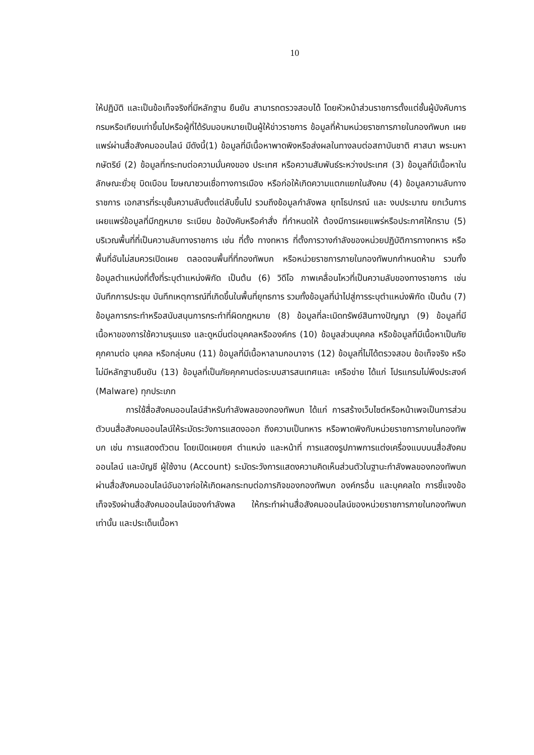10
ให้ปฏิบัติ และเป็นข้อเท็จจริงที่มีหลักฐาน ยืนยัน สามารถตรวจสอบได้ โดยหัวหน้าส่วนราชการตั้งแต่ชั้นผู้บังคับการกรมหรือเทียบเท่าขึ้นไปหรือผู้ที่ได้รับมอบหมายเป็นผู้ให้ข่าวราชการ ข้อมูลที่ห้ามหน่วยราชการภายในกองทัพบก เผยแพร่ผ่านสื่อสังคมออนไลน์ มีดังนี้(1) ข้อมูลที่มีเนื้อหาพาดพิงหรือส่งผลในทางลบต่อสถาบันชาติ ศาสนา พระมหากษัตริย์ (2) ข้อมูลที่กระทบต่อความมั่นคงของ ประเทศ หรือความสัมพันธ์ระหว่างประเทศ (3) ข้อมูลที่มีเนื้อหาในลักษณะยั่วยุ บิดเบือน โฆษณาชวนเชื่อทางการเมือง หรือก่อให้เกิดความแตกแยกในสังคม (4) ข้อมูลความลับทาง ราชการ เอกสารที่ระบุชั้นความลับตั้งแต่ลับขึ้นไป รวมถึงข้อมูลกำลังพล ยุทโธปกรณ์ และ งบประมาณ ยกเว้นการเผยแพร่ข้อมูลที่มีกฎหมาย ระเบียบ ข้อบังคับหรือคำสั่ง ที่กำหนดให้ ต้องมีการเผยแพร่หรือประกาศให้ทราบ (5) บริเวณพื้นที่ที่เป็นความลับทางราชการ เช่น ที่ตั้ง ทางทหาร ที่ตั้งการวางกำลังของหน่วยปฏิบัติการทางทหาร หรือพื้นที่อันไม่สมควรเปิดเผย ตลอดจนพื้นที่ที่กองทัพบก หรือหน่วยราชการภายในกองทัพบกกำหนดห้าม รวมทั้งข้อมูลตำแหน่งที่ตั้งที่ระบุตำแหน่งพิกัด เป็นต้น (6) วิดีโอ ภาพเคลื่อนไหวที่เป็นความลับของทางราชการ เช่น บันทึกการประชุม บันทึกเหตุการณ์ที่เกิดขึ้นในพื้นที่ยุทธการ รวมทั้งข้อมูลที่นำไปสู่การระบุตำแหน่งพิกัด เป็นต้น (7) ข้อมูลการกระทำหรือสนับสนุนการกระทำที่ผิดกฎหมาย (8) ข้อมูลที่ละเมิดทรัพย์สินทางปัญญา (9) ข้อมูลที่มีเนื้อหาของการใช้ความรุนแรง และดูหมิ่นต่อบุคคลหรือองค์กร (10) ข้อมูลส่วนบุคคล หรือข้อมูลที่มีเนื้อหาเป็นภัยคุกคามต่อ บุคคล หรือกลุ่มคน (11) ข้อมูลที่มีเนื้อหาลามกอนาจาร (12) ข้อมูลที่ไม่ได้ตรวจสอบ ข้อเท็จจริง หรือไม่มีหลักฐานยืนยัน (13) ข้อมูลที่เป็นภัยคุกคามต่อระบบสารสนเทศและ เครือข่าย ได้แก่ โปรแกรมไม่พึงประสงค์ (Malware) ทุกประเภท
การใช้สื่อสังคมออนไลน์สำหรับกำลังพลของกองทัพบก ได้แก่ การสร้างเว็บไซต์หรือหน้าเพจเป็นการส่วนตัวบนสื่อสังคมออนไลน์ให้ระมัดระวังการแสดงออก ถึงความเป็นทหาร หรือพาดพิงกับหน่วยราชการภายในกองทัพบก เช่น การแสดงตัวตน โดยเปิดเผยยศ ตำแหน่ง และหน้าที่ การแสดงรูปภาพการแต่งเครื่องแบบบนสื่อสังคมออนไลน์ และบัญชี ผู้ใช้งาน (Account) ระมัดระวังการแสดงความคิดเห็นส่วนตัวในฐานะกำลังพลของกองทัพบก ผ่านสื่อสังคมออนไลน์อันอาจก่อให้เกิดผลกระทบต่อภารกิจของกองทัพบก องค์กรอื่น และบุคคลใด การชี้แจงข้อเท็จจริงผ่านสื่อสังคมออนไลน์ของกำลังพล ให้กระทำผ่านสื่อสังคมออนไลน์ของหน่วยราชการภายในกองทัพบก เท่านั้น และประเด็นเนื้อหา